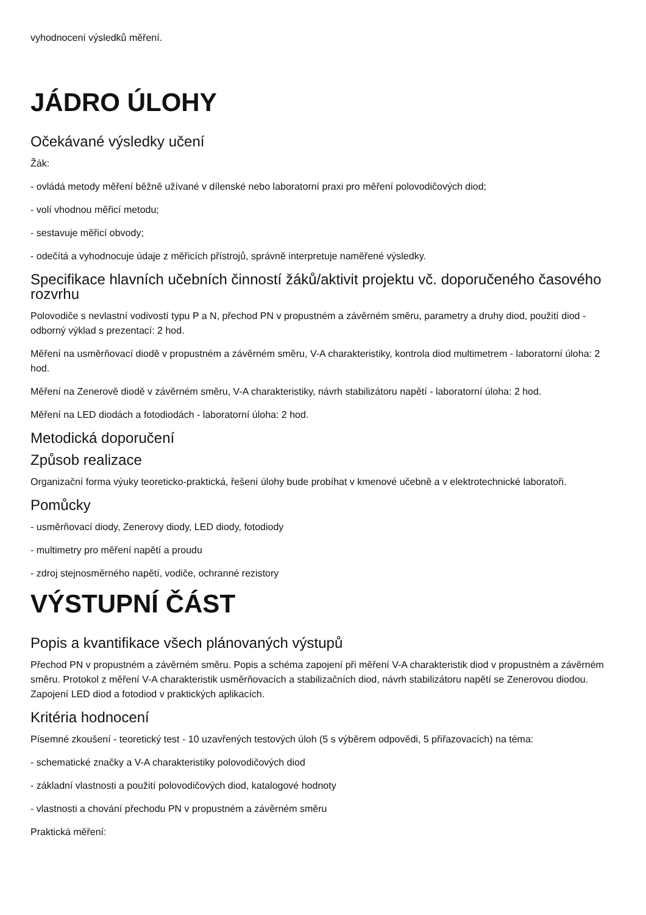vyhodnocení výsledků měření.
JÁDRO ÚLOHY
Očekávané výsledky učení
Žák:
- ovládá metody měření běžně užívané v dílenské nebo laboratorní praxi pro měření polovodičových diod;
- volí vhodnou měřicí metodu;
- sestavuje měřicí obvody;
- odečítá a vyhodnocuje údaje z měřicích přístrojů, správně interpretuje naměřené výsledky.
Specifikace hlavních učebních činností žáků/aktivit projektu vč. doporučeného časového rozvrhu
Polovodiče s nevlastní vodivostí typu P a N, přechod PN v propustném a závěrném směru, parametry a druhy diod, použití diod - odborný výklad s prezentací: 2 hod.
Měření na usměrňovací diodě v propustném a závěrném směru, V-A charakteristiky, kontrola diod multimetrem - laboratorní úloha: 2 hod.
Měření na Zenerově diodě v závěrném směru, V-A charakteristiky, návrh stabilizátoru napětí - laboratorní úloha: 2 hod.
Měření na LED diodách a fotodiodách - laboratorní úloha: 2 hod.
Metodická doporučení
Způsob realizace
Organizační forma výuky teoreticko-praktická, řešení úlohy bude probíhat v kmenové učebně a v elektrotechnické laboratoři.
Pomůcky
- usměrňovací diody, Zenerovy diody, LED diody, fotodiody
- multimetry pro měření napětí a proudu
- zdroj stejnosměrného napětí, vodiče, ochranné rezistory
VÝSTUPNÍ ČÁST
Popis a kvantifikace všech plánovaných výstupů
Přechod PN v propustném a závěrném směru. Popis a schéma zapojení při měření V-A charakteristik diod v propustném a závěrném směru. Protokol z měření V-A charakteristik usměrňovacích a stabilizačních diod, návrh stabilizátoru napětí se Zenerovou diodou. Zapojení LED diod a fotodiod v praktických aplikacích.
Kritéria hodnocení
Písemné zkoušení - teoretický test - 10 uzavřených testových úloh (5 s výběrem odpovědi, 5 přiřazovacích) na téma:
- schematické značky a V-A charakteristiky polovodičových diod
- základní vlastnosti a použití polovodičových diod, katalogové hodnoty
- vlastnosti a chování přechodu PN v propustném a závěrném směru
Praktická měření: